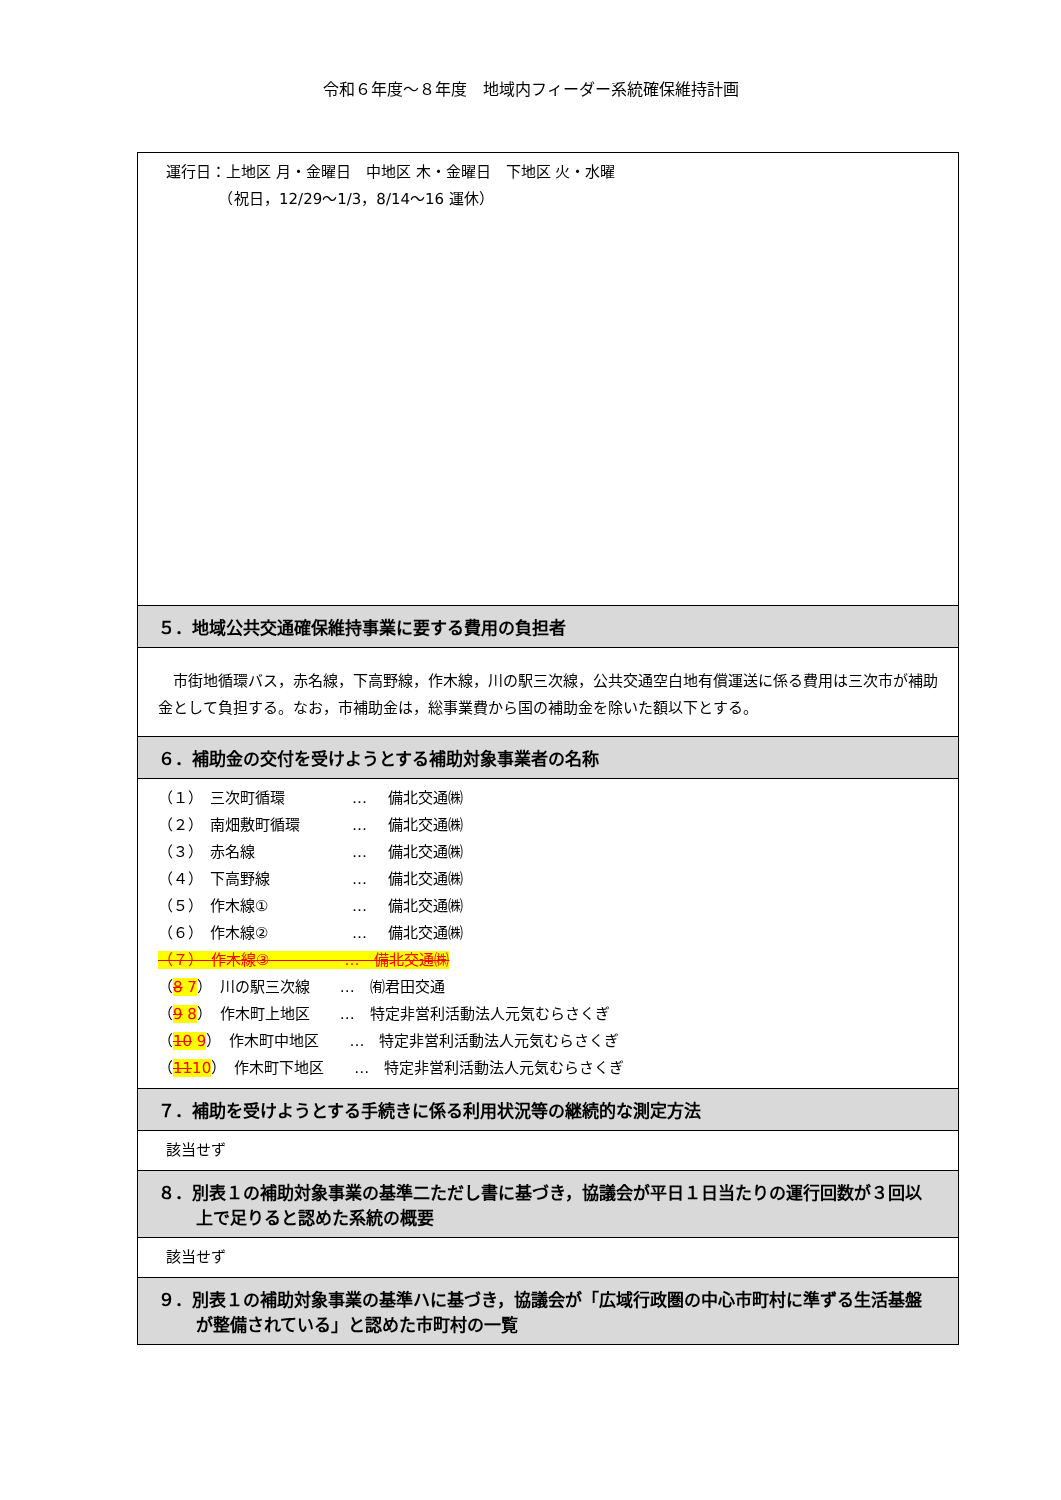令和６年度～８年度　地域内フィーダー系統確保維持計画
運行日：上地区 月・金曜日　中地区 木・金曜日　下地区 火・水曜
　　　　（祝日，12/29～1/3，8/14～16 運休）
５．地域公共交通確保維持事業に要する費用の負担者
　市街地循環バス，赤名線，下高野線，作木線，川の駅三次線，公共交通空白地有償運送に係る費用は三次市が補助金として負担する。なお，市補助金は，総事業費から国の補助金を除いた額以下とする。
６．補助金の交付を受けようとする補助対象事業者の名称
（１） 三次町循環 … 備北交通㈱
（２） 南畑敷町循環 … 備北交通㈱
（３） 赤名線 … 備北交通㈱
（４） 下高野線 … 備北交通㈱
（５） 作木線① … 備北交通㈱
（６） 作木線② … 備北交通㈱
（７）　作木線③　　　　　…　備北交通㈱
（8 7）　川の駅三次線　　…　㈲君田交通
（9 8）　作木町上地区　　…　特定非営利活動法人元気むらさくぎ
（10 9）　作木町中地区　　…　特定非営利活動法人元気むらさくぎ
（1110）　作木町下地区　　…　特定非営利活動法人元気むらさくぎ
７．補助を受けようとする手続きに係る利用状況等の継続的な測定方法
該当せず
８．別表１の補助対象事業の基準二ただし書に基づき，協議会が平日１日当たりの運行回数が３回以上で足りると認めた系統の概要
該当せず
９．別表１の補助対象事業の基準ハに基づき，協議会が「広域行政圏の中心市町村に準ずる生活基盤が整備されている」と認めた市町村の一覧